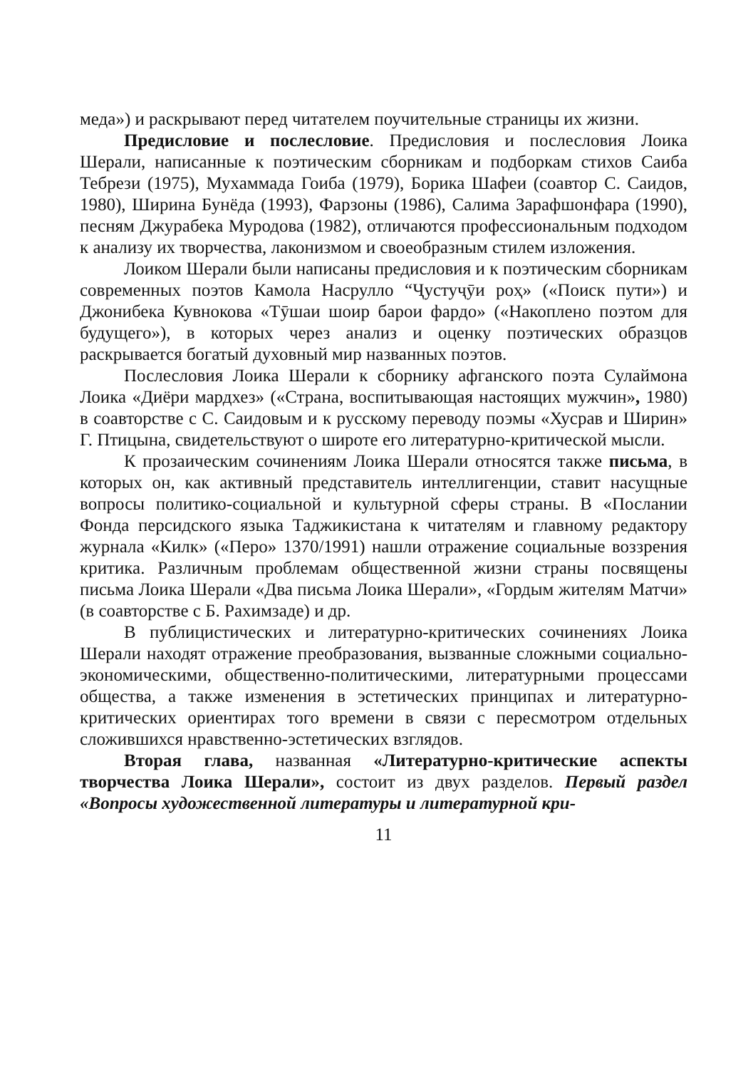меда») и раскрывают перед читателем поучительные страницы их жизни.
Предисловие и послесловие. Предисловия и послесловия Лоика Шерали, написанные к поэтическим сборникам и подборкам стихов Саиба Тебрези (1975), Мухаммада Гоиба (1979), Борика Шафеи (соавтор С. Саидов, 1980), Ширина Бунёда (1993), Фарзоны (1986), Салима Зарафшонфара (1990), песням Джурабека Муродова (1982), отличаются профессиональным подходом к анализу их творчества, лаконизмом и своеобразным стилем изложения.
Лоиком Шерали были написаны предисловия и к поэтическим сборникам современных поэтов Камола Насрулло “Ҷустуҷӯи роҳ» («Поиск пути») и Джонибека Кувнокова «Тӯшаи шоир барои фардо» («Накоплено поэтом для будущего»), в которых через анализ и оценку поэтических образцов раскрывается богатый духовный мир названных поэтов.
Послесловия Лоика Шерали к сборнику афганского поэта Сулаймона Лоика «Диёри мардхез» («Страна, воспитывающая настоящих мужчин», 1980) в соавторстве с С. Саидовым и к русскому переводу поэмы «Хусрав и Ширин» Г. Птицына, свидетельствуют о широте его литературно-критической мысли.
К прозаическим сочинениям Лоика Шерали относятся также письма, в которых он, как активный представитель интеллигенции, ставит насущные вопросы политико-социальной и культурной сферы страны. В «Послании Фонда персидского языка Таджикистана к читателям и главному редактору журнала «Килк» («Перо» 1370/1991) нашли отражение социальные воззрения критика. Различным проблемам общественной жизни страны посвящены письма Лоика Шерали «Два письма Лоика Шерали», «Гордым жителям Матчи» (в соавторстве с Б. Рахимзаде) и др.
В публицистических и литературно-критических сочинениях Лоика Шерали находят отражение преобразования, вызванные сложными социально-экономическими, общественно-политическими, литературными процессами общества, а также изменения в эстетических принципах и литературно-критических ориентирах того времени в связи с пересмотром отдельных сложившихся нравственно-эстетических взглядов.
Вторая глава, названная «Литературно-критические аспекты творчества Лоика Шерали», состоит из двух разделов. Первый раздел «Вопросы художественной литературы и литературной кри-
11